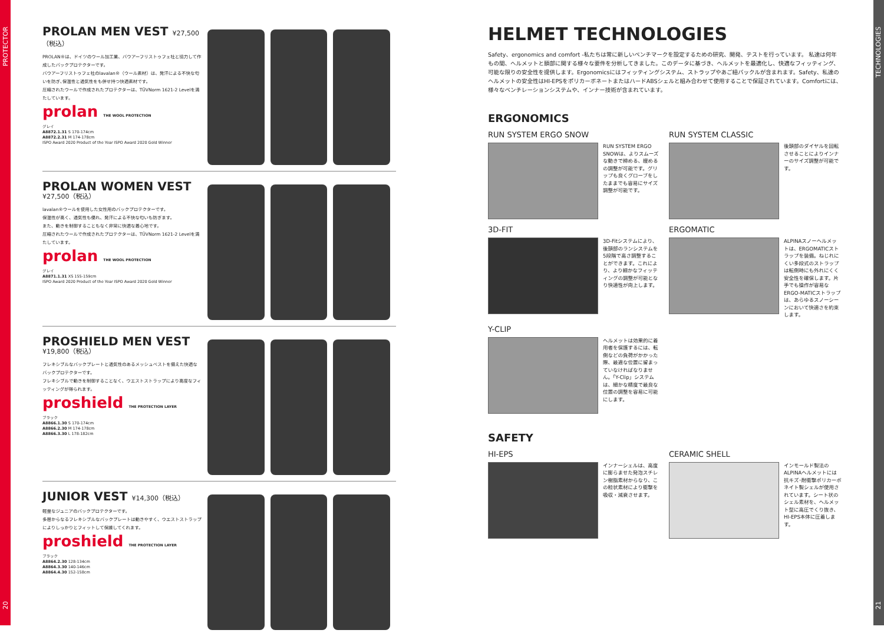PROTECTOR
20
TECHNOLOGIES
21
PROLAN MEN VEST ¥27,500（税込）
PROLAN®は、ドイツのウール加工業、バウアーフリストゥフェ社と協力して作成したバックプロテクターです。
バウアーフリストゥフェ社のlavalan®（ウール素材）は、発汗による不快な匂いを防ぎ､保温性と通気性をも併せ持つ快適素材です。
圧縮されたウールで作成されたプロテクターは、TÜVNorm 1621-2 Levelを満たしています。
prolan THE WOOL PROTECTION
グレイ
A8872.1.31 S 170-174cm
A8872.2.31 M 174-178cm
ISPO Award 2020 Product of the Year ISPO Award 2020 Gold Winner
PROLAN WOMEN VEST ¥27,500（税込）
lavalan®ウールを使用した女性用のバックプロテクターです。
保温性が高く、通気性も優れ、発汗による不快な匂いも防ぎます。
また、動きを制御することもなく非常に快適な着心地です。
圧縮されたウールで作成されたプロテクターは、TÜVNorm 1621-2 Levelを満たしています。
prolan THE WOOL PROTECTION
グレイ
A8871.1.31 XS 155-159cm
ISPO Award 2020 Product of the Year ISPO Award 2020 Gold Winner
PROSHIELD MEN VEST ¥19,800（税込）
フレキシブルなバックプレートと通気性のあるメッシュベストを備えた快適なバックプロテクターです。
フレキシブルで動きを制御することなく、ウエストストラップにより高度なフィッティングが得られます。
proshield THE PROTECTION LAYER
ブラック
A8866.1.30 S 170-174cm
A8866.2.30 M 174-178cm
A8866.3.30 L 178-182cm
JUNIOR VEST ¥14,300（税込）
軽量なジュニアのバックプロテクターです。
多層からなるフレキシブルなバックプレートは動きやすく、ウエストストラップによりしっかりとフィットして保護してくれます。
proshield THE PROTECTION LAYER
ブラック
A8864.2.30 128-134cm
A8864.3.30 140-146cm
A8864.4.30 152-158cm
HELMET TECHNOLOGIES
Safety、ergonomics and comfort -私たちは常に新しいベンチマークを設定するための研究、開発、テストを行っています。 私達は何年もの間、ヘルメットと頭部に関する様々な要件を分析してきました。このデータに基づき、ヘルメットを最適化し、快適なフィッティング、可能な限りの安全性を提供します。Ergonomicsにはフィッティングシステム、ストラップやあご紐バックルが含まれます。Safety、私達のヘルメットの安全性はHI-EPSをポリカーボネートまたはハードABSシェルと組み合わせて使用することで保証されています。Comfortには、様々なベンチレーションシステムや、インナー技術が含まれています。
ERGONOMICS
RUN SYSTEM ERGO SNOW
RUN SYSTEM ERGO SNOWは、よりスムーズな動きで締める、緩めるの調整が可能です。グリップも良くグローブをしたままでも容易にサイズ調整が可能です。
RUN SYSTEM CLASSIC
後頭部のダイヤルを回転させることによりインナーのサイズ調整が可能です。
3D-FIT
3D-Fitシステムにより、後頭部のランシステムを5段階で高さ調整することができます。これにより、より細かなフィッティングの調整が可能となり快適性が向上します。
ERGOMATIC
ALPINAスノーヘルメットは、ERGOMATICストラップを装備。ねじれにくい多段式のストラップは転倒時にも外れにくく安全性を確保します。片手でも操作が容易なERGO-MATICストラップは、あらゆるスノーシーンにおいて快適さを約束します。
Y-CLIP
ヘルメットは効果的に着用者を保護するには、転倒などの負荷がかかった際、最適な位置に留まっていなければなりません。「Y-Clip」システムは、細かな精度で最良な位置の調整を容易に可能にします。
SAFETY
HI-EPS
インナーシェルは、高度に膨らませた発泡スチレン樹脂素材からなり、この粒状素材により衝撃を吸収・減衰させます。
CERAMIC SHELL
インモールド製法のALPINAヘルメットには抗キズ･耐衝撃ポリカーボネイト製シェルが使用されています。シート状のシェル素材を、ヘルメット型に高圧でくり抜き、HI-EPS本体に圧着します。